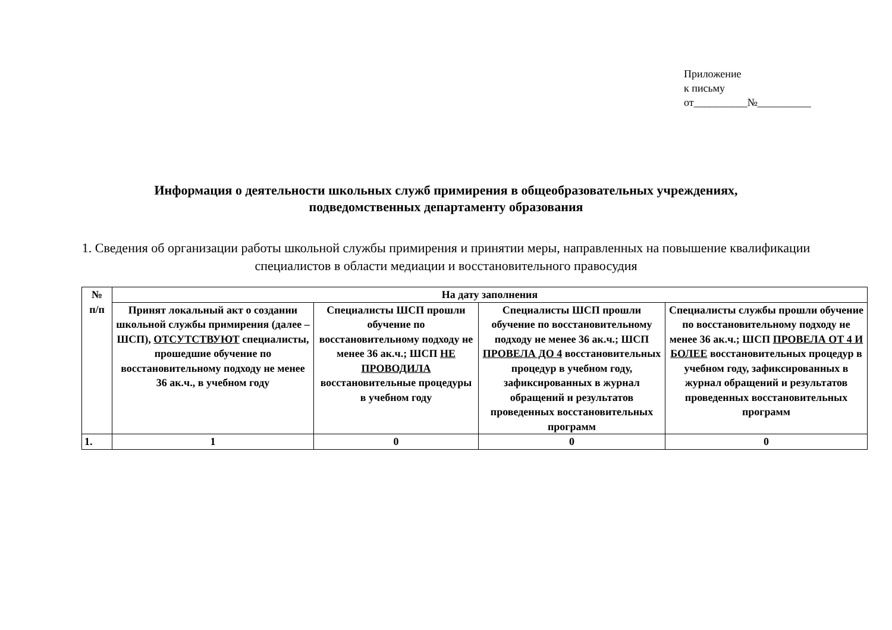Приложение
к письму
от__________№__________
Информация о деятельности школьных служб примирения в общеобразовательных учреждениях,
подведомственных департаменту образования
1. Сведения об организации работы школьной службы примирения и принятии меры, направленных на повышение квалификации специалистов в области медиации и восстановительного правосудия
| № п/п | На дату заполнения | | | |
| --- | --- | --- | --- | --- |
| | Принят локальный акт о создании школьной службы примирения (далее – ШСП), ОТСУТСТВУЮТ специалисты, прошедшие обучение по восстановительному подходу не менее 36 ак.ч., в учебном году | Специалисты ШСП прошли обучение по восстановительному подходу не менее 36 ак.ч.; ШСП НЕ ПРОВОДИЛА восстановительные процедуры в учебном году | Специалисты ШСП прошли обучение по восстановительному подходу не менее 36 ак.ч.; ШСП ПРОВЕЛА ДО 4 восстановительных процедур в учебном году, зафиксированных в журнал обращений и результатов проведенных восстановительных программ | Специалисты службы прошли обучение по восстановительному подходу не менее 36 ак.ч.; ШСП ПРОВЕЛА ОТ 4 И БОЛЕЕ восстановительных процедур в учебном году, зафиксированных в журнал обращений и результатов проведенных восстановительных программ |
| 1. | 1 | 0 | 0 | 0 |